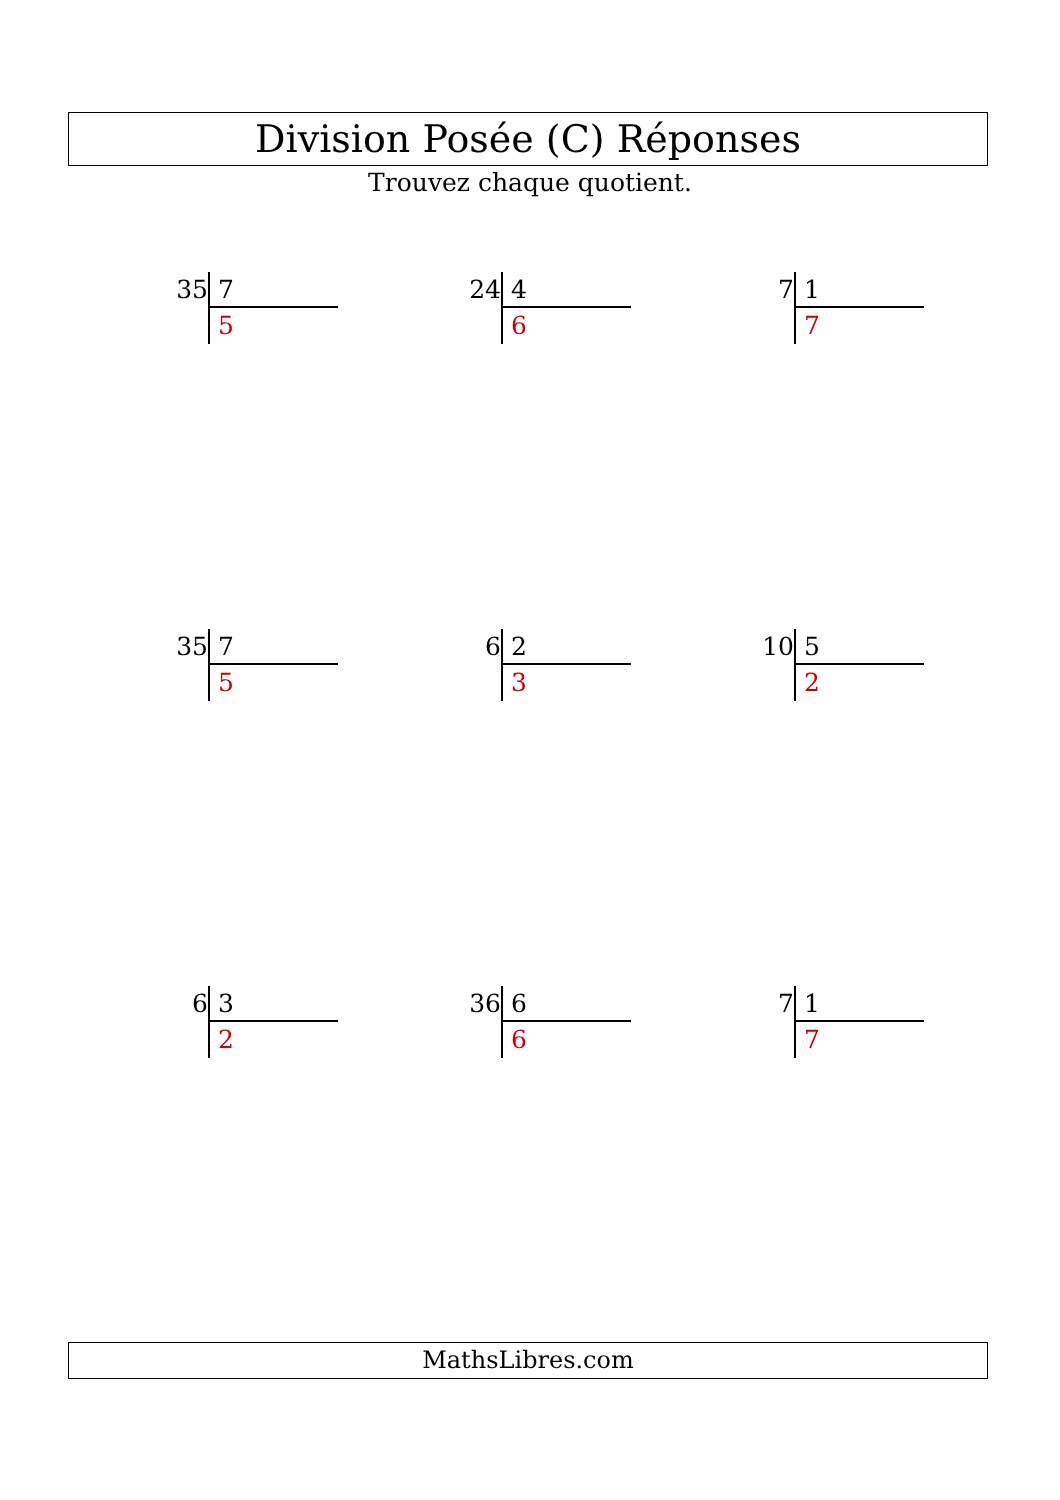Division Posée (C) Réponses
Trouvez chaque quotient.
35
7
5
24
4
6
7
1
7
35
7
5
6
2
3
10
5
2
6
3
2
36
6
6
7
1
7
MathsLibres.com